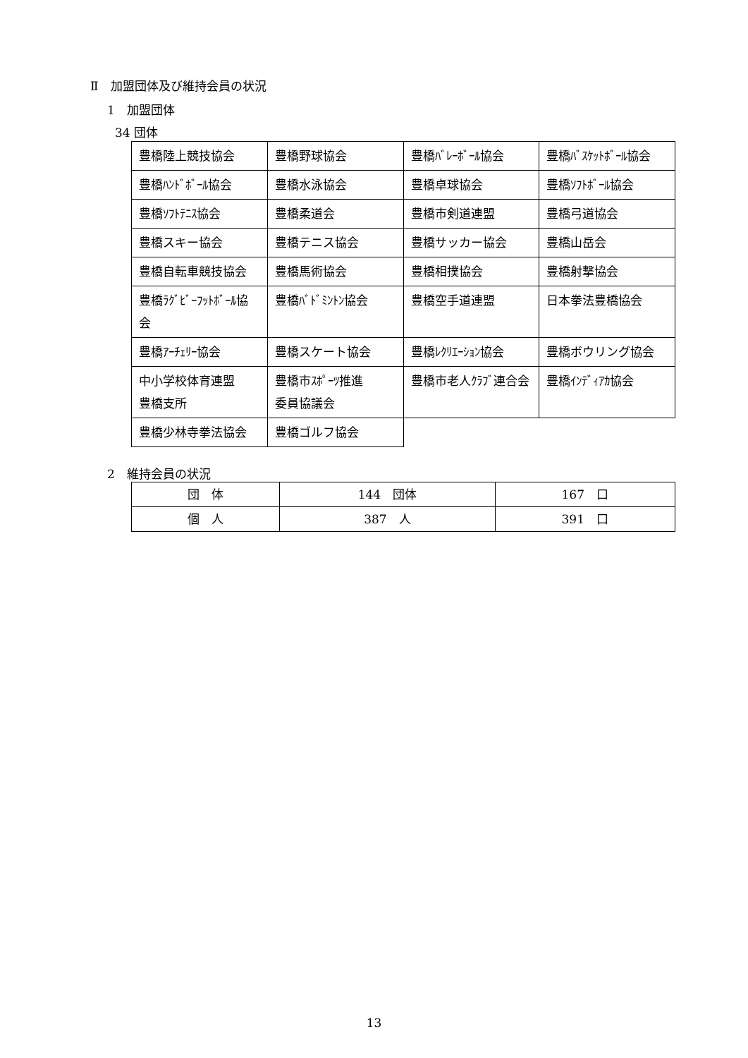Ⅱ　加盟団体及び維持会員の状況
1　加盟団体
34 団体
| 豊橋陸上競技協会 | 豊橋野球協会 | 豊橋ﾊﾞﾚｰﾎﾞｰﾙ協会 | 豊橋ﾊﾞｽｹｯﾄﾎﾞｰﾙ協会 |
| 豊橋ﾊﾝﾄﾞﾎﾞｰﾙ協会 | 豊橋水泳協会 | 豊橋卓球協会 | 豊橋ｿﾌﾄﾎﾞｰﾙ協会 |
| 豊橋ｿﾌﾄﾃﾆｽ協会 | 豊橋柔道会 | 豊橋市剣道連盟 | 豊橋弓道協会 |
| 豊橋スキー協会 | 豊橋テニス協会 | 豊橋サッカー協会 | 豊橋山岳会 |
| 豊橋自転車競技協会 | 豊橋馬術協会 | 豊橋相撲協会 | 豊橋射撃協会 |
| 豊橋ﾗｸﾞﾋﾞｰﾌｯﾄﾎﾞｰﾙ協会 | 豊橋ﾊﾞﾄﾞﾐﾝﾄﾝ協会 | 豊橋空手道連盟 | 日本拳法豊橋協会 |
| 豊橋ｱｰﾁｪﾘｰ協会 | 豊橋スケート協会 | 豊橋ﾚｸﾘｴｰｼｮﾝ協会 | 豊橋ボウリング協会 |
| 中小学校体育連盟 豊橋支所 | 豊橋市ｽﾎﾟｰﾂ推進 委員協議会 | 豊橋市老人ｸﾗﾌﾞ連合会 | 豊橋ｲﾝﾃﾞｨｱｶ協会 |
| 豊橋少林寺拳法協会 | 豊橋ゴルフ協会 | | |
2　維持会員の状況
| 団 体 | 144 団体 | 167 口 |
| 個 人 | 387 人 | 391 口 |
13